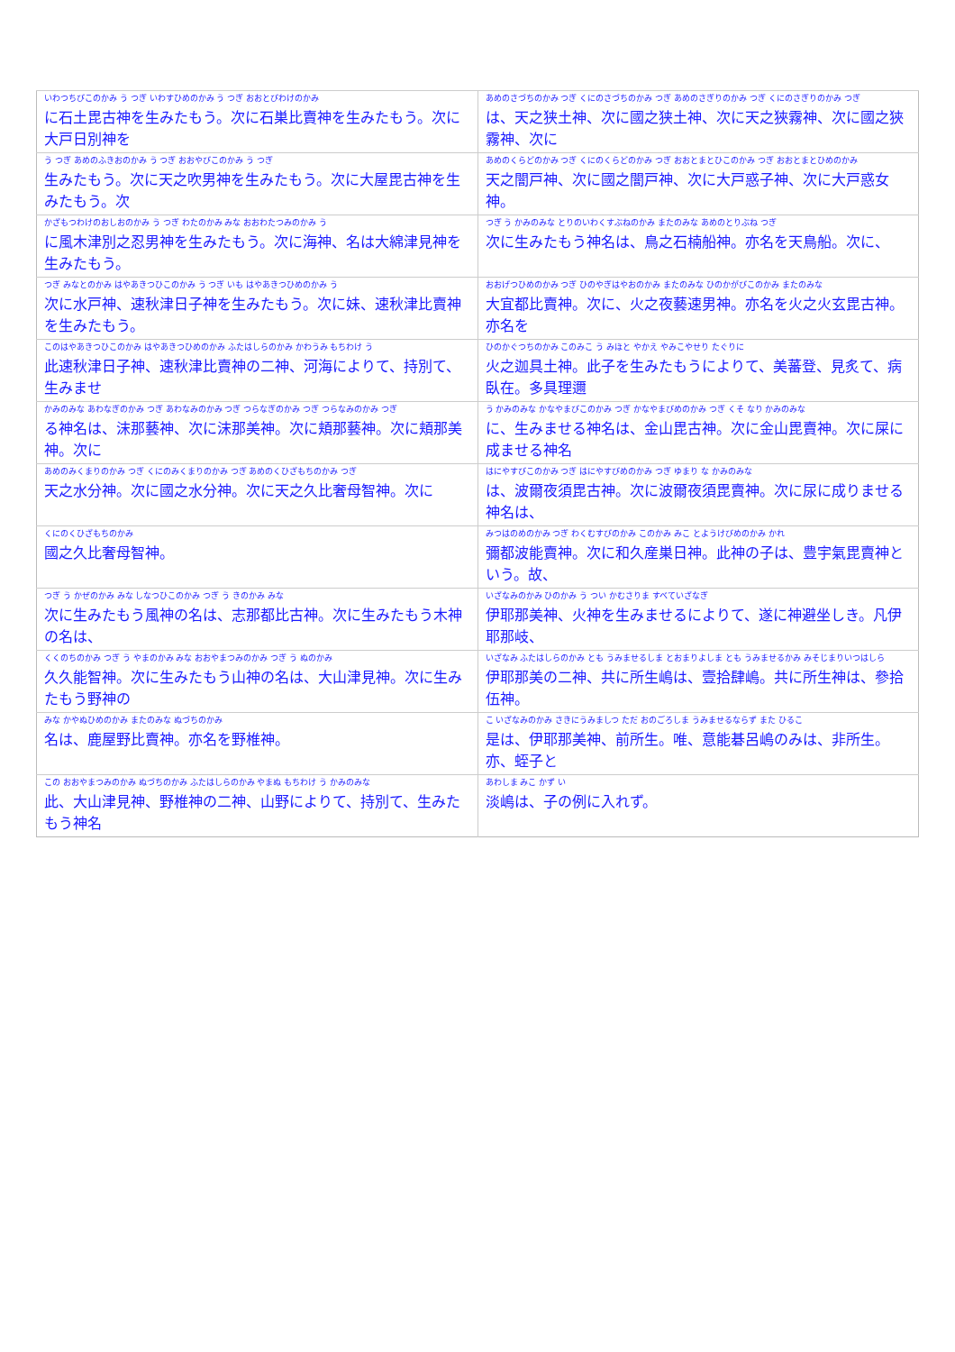| いわつちびこのかみ う つぎ いわすひめのかみ う つぎ おおとびわけのかみ | あめのさづちのかみ つぎ くにのさづちのかみ つぎ あめのさぎりのかみ つぎ くにのさぎりのかみ つぎ |
| に石土毘古神を生みたもう。次に石巣比賣神を生みたもう。次に大戸日別神を | は、天之狭土神、次に國之狭土神、次に天之狹霧神、次に國之狹霧神、次に |
| う つぎ あめのふきおのかみ う つぎ おおやびこのかみ う つぎ | あめのくらどのかみ つぎ くにのくらどのかみ つぎ おおとまとひこのかみ つぎ おおとまとひめのかみ |
| 生みたもう。次に天之吹男神を生みたもう。次に大屋毘古神を生みたもう。次 | 天之闇戸神、次に國之闇戸神、次に大戸惑子神、次に大戸惑女神。 |
| かざもつわけのおしおのかみ う つぎ わたのかみ みな おおわたつみのかみ う | つぎ う かみのみな とりのいわくすぶねのかみ またのみな あめのとりぶね つぎ |
| に風木津別之忍男神を生みたもう。次に海神、名は大綿津見神を生みたもう。 | 次に生みたもう神名は、鳥之石楠船神。亦名を天鳥船。次に、 |
| つぎ みなとのかみ はやあきつひこのかみ う つぎ いも はやあきつひめのかみ う | おおげつひめのかみ つぎ ひのやぎはやおのかみ またのみな ひのかがびこのかみ またのみな |
| 次に水戸神、速秋津日子神を生みたもう。次に妹、速秋津比賣神を生みたもう。 | 大宜都比賣神。次に、火之夜藝速男神。亦名を火之火玄毘古神。亦名を |
| このはやあきつひこのかみ はやあきつひめのかみ ふたはしらのかみ かわうみ もちわけ う | ひのかぐつちのかみ このみこ う みほと やかえ やみこやせり たぐりに |
| 此速秋津日子神、速秋津比賣神の二神、河海によりて、持別て、生みませ | 火之迦具土神。此子を生みたもうによりて、美蕃登、見炙て、病臥在。多具理邇 |
| かみのみな あわなぎのかみ つぎ あわなみのかみ つぎ つらなぎのかみ つぎ つらなみのかみ つぎ | う かみのみな かなやまびこのかみ つぎ かなやまびめのかみ つぎ くそ なり かみのみな |
| る神名は、沫那藝神、次に沫那美神。次に頬那藝神。次に頬那美神。次に | に、生みませる神名は、金山毘古神。次に金山毘賣神。次に屎に成ませる神名 |
| あめのみくまりのかみ つぎ くにのみくまりのかみ つぎ あめのくひざもちのかみ つぎ | はにやすびこのかみ つぎ はにやすびめのかみ つぎ ゆまり な かみのみな |
| 天之水分神。次に國之水分神。次に天之久比奢母智神。次に | は、波爾夜須毘古神。次に波爾夜須毘賣神。次に尿に成りませる神名は、 |
| くにのくひざもちのかみ | みつはのめのかみ つぎ わくむすびのかみ このかみ みこ とようけびめのかみ かれ |
| 國之久比奢母智神。 | 彌都波能賣神。次に和久産巣日神。此神の子は、豊宇氣毘賣神という。故、 |
| つぎ う かぜのかみ みな しなつひこのかみ つぎ う きのかみ みな | いざなみのかみ ひのかみ う つい かむさりま すべていざなぎ |
| 次に生みたもう風神の名は、志那都比古神。次に生みたもう木神の名は、 | 伊耶那美神、火神を生みませるによりて、遂に神避坐しき。凡伊耶那岐、 |
| くくのちのかみ つぎ う やまのかみ みな おおやまつみのかみ つぎ う ぬのかみ | いざなみ ふたはしらのかみ とも うみませるしま とおまりよしま とも うみませるかみ みそじまりいつはしら |
| 久久能智神。次に生みたもう山神の名は、大山津見神。次に生みたもう野神の | 伊耶那美の二神、共に所生嶋は、壹拾肆嶋。共に所生神は、參拾伍神。 |
| みな かやぬひめのかみ またのみな ぬづちのかみ | こ いざなみのかみ さきにうみましつ ただ おのごろしま うみませるならず また ひるこ |
| 名は、鹿屋野比賣神。亦名を野椎神。 | 是は、伊耶那美神、前所生。唯、意能碁呂嶋のみは、非所生。亦、蛭子と |
| この おおやまつみのかみ ぬづちのかみ ふたはしらのかみ やまぬ もちわけ う かみのみな | あわしま みこ かず い |
| 此、大山津見神、野椎神の二神、山野によりて、持別て、生みたもう神名 | 淡嶋は、子の例に入れず。 |